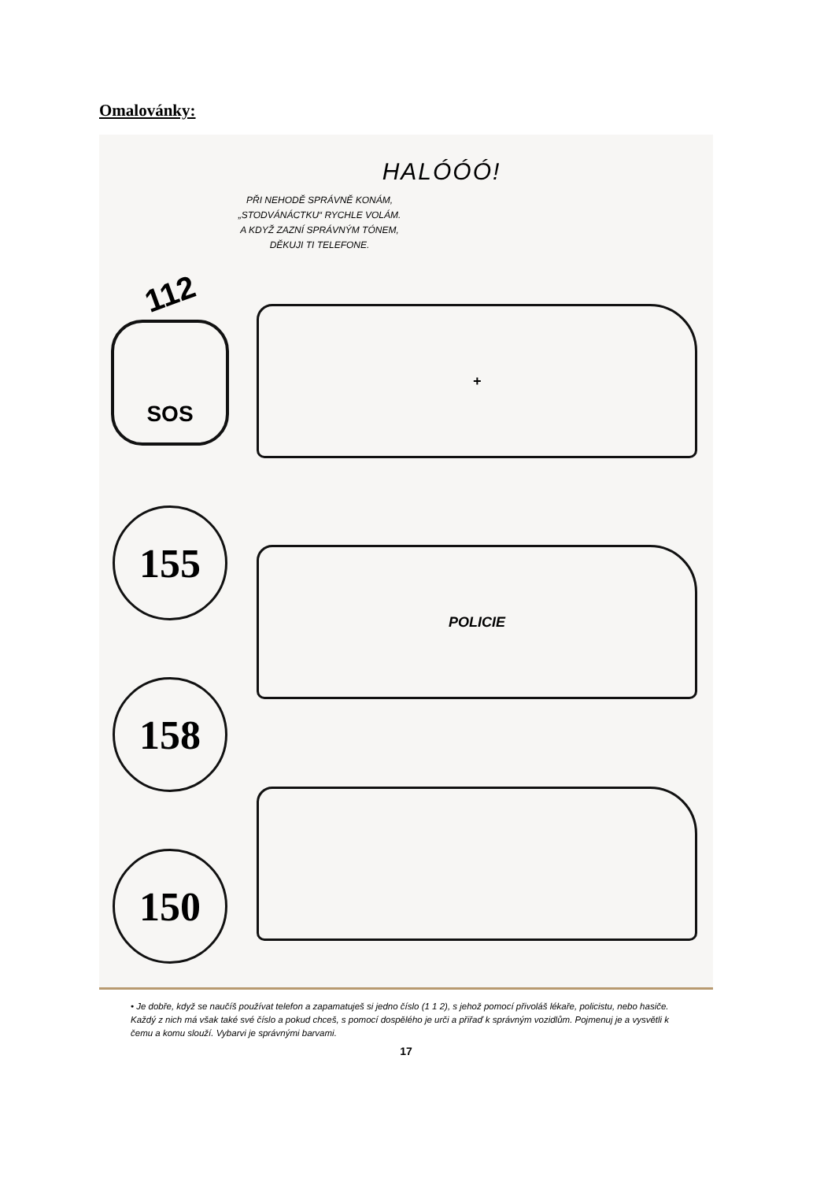Omalovánky:
HALÓÓÓ!
PŘI NEHODĚ SPRÁVNĚ KONÁM,
„STODVÁNÁCTKU“ RYCHLE VOLÁM.
A KDYŽ ZAZNÍ SPRÁVNÝM TÓNEM,
DĚKUJI TI TELEFONE.
112
SOS
155
158
150
+
POLICIE
• Je dobře, když se naučíš používat telefon a zapamatuješ si jedno číslo (1 1 2), s jehož pomocí přivoláš lékaře, policistu, nebo hasiče. Každý z nich má však také své číslo a pokud chceš, s pomocí dospělého je urči a přiřaď k správným vozidlům. Pojmenuj je a vysvětli k čemu a komu slouží. Vybarvi je správnými barvami.
17